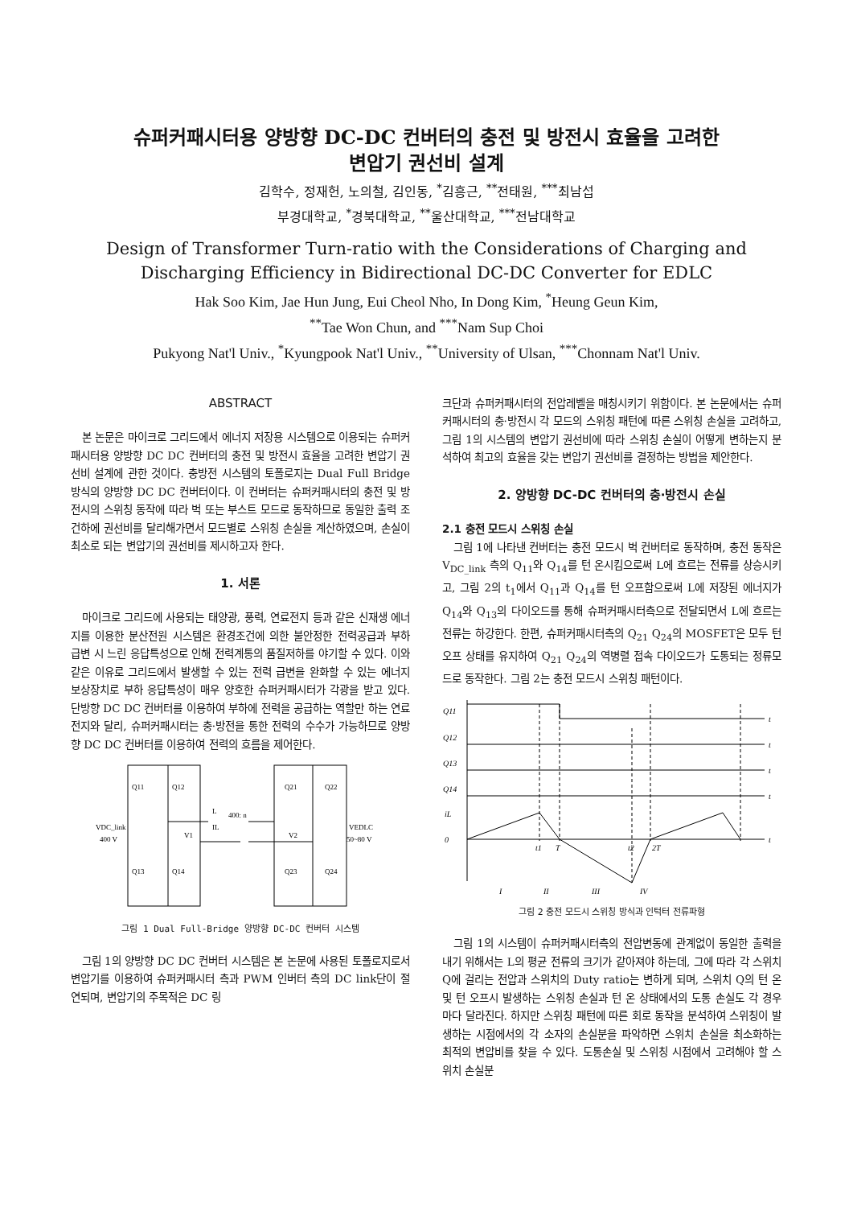슈퍼커패시터용 양방향 DC-DC 컨버터의 충전 및 방전시 효율을 고려한
변압기 권선비 설계
김학수, 정재헌, 노의철, 김인동, <sup>*</sup>김흥근, <sup>**</sup>전태원, <sup>***</sup>최남섭
부경대학교, <sup>*</sup>경북대학교, <sup>**</sup>울산대학교, <sup>***</sup>전남대학교
Design of Transformer Turn-ratio with the Considerations of Charging and Discharging Efficiency in Bidirectional DC-DC Converter for EDLC
Hak Soo Kim, Jae Hun Jung, Eui Cheol Nho, In Dong Kim, <sup>*</sup>Heung Geun Kim,
<sup>**</sup> Tae Won Chun, and <sup>***</sup>Nam Sup Choi
Pukyong Nat'l Univ., <sup>*</sup>Kyungpook Nat'l Univ., <sup>**</sup>University of Ulsan, <sup>***</sup>Chonnam Nat'l Univ.
ABSTRACT
본 논문은 마이크로 그리드에서 에너지 저장용 시스템으로 이용되는 슈퍼커패시터용 양방향 DC DC 컨버터의 충전 및 방전시 효율을 고려한 변압기 권선비 설계에 관한 것이다. 충방전 시스템의 토폴로지는 Dual Full Bridge 방식의 양방향 DC DC 컨버터이다. 이 컨버터는 슈퍼커패시터의 충전 및 방전시의 스위칭 동작에 따라 벅 또는 부스트 모드로 동작하므로 동일한 출력 조건하에 권선비를 달리해가면서 모드별로 스위칭 손실을 계산하였으며, 손실이 최소로 되는 변압기의 권선비를 제시하고자 한다.
1. 서론
마이크로 그리드에 사용되는 태양광, 풍력, 연료전지 등과 같은 신재생 에너지를 이용한 분산전원 시스템은 환경조건에 의한 불안정한 전력공급과 부하 급변 시 느린 응답특성으로 인해 전력계통의 품질저하를 야기할 수 있다. 이와 같은 이유로 그리드에서 발생할 수 있는 전력 급변을 완화할 수 있는 에너지 보상장치로 부하 응답특성이 매우 양호한 슈퍼커패시터가 각광을 받고 있다. 단방향 DC DC 컨버터를 이용하여 부하에 전력을 공급하는 역할만 하는 연료전지와 달리, 슈퍼커패시터는 충·방전을 통한 전력의 수수가 가능하므로 양방향 DC DC 컨버터를 이용하여 전력의 흐름을 제어한다.
Q11
Q12
Q13
Q14
Q21
Q22
Q23
Q24
L
400: n
VDC_link
400 V
VEDLC
50~80 V
V1
IL
V2
그림 1 Dual Full-Bridge 양방향 DC-DC 컨버터 시스템
그림 1의 양방향 DC DC 컨버터 시스템은 본 논문에 사용된 토폴로지로서 변압기를 이용하여 슈퍼커패시터 측과 PWM 인버터 측의 DC link단이 절연되며, 변압기의 주목적은 DC 링
크단과 슈퍼커패시터의 전압레벨을 매칭시키기 위함이다. 본 논문에서는 슈퍼커패시터의 충·방전시 각 모드의 스위칭 패턴에 따른 스위칭 손실을 고려하고, 그림 1의 시스템의 변압기 권선비에 따라 스위칭 손실이 어떻게 변하는지 분석하여 최고의 효율을 갖는 변압기 권선비를 결정하는 방법을 제안한다.
2. 양방향 DC-DC 컨버터의 충·방전시 손실
2.1 충전 모드시 스위칭 손실
그림 1에 나타낸 컨버터는 충전 모드시 벅 컨버터로 동작하며, 충전 동작은 V<sub>DC_link</sub> 측의 Q<sub>11</sub>와 Q<sub>14</sub>를 턴 온시킴으로써 L에 흐르는 전류를 상승시키고, 그림 2의 t<sub>1</sub>에서 Q<sub>11</sub>과 Q<sub>14</sub>를 턴 오프함으로써 L에 저장된 에너지가 Q<sub>14</sub>와 Q<sub>13</sub>의 다이오드를 통해 슈퍼커패시터측으로 전달되면서 L에 흐르는 전류는 하강한다. 한편, 슈퍼커패시터측의 Q<sub>21</sub> Q<sub>24</sub>의 MOSFET은 모두 턴 오프 상태를 유지하여 Q<sub>21</sub> Q<sub>24</sub>의 역병렬 접속 다이오드가 도통되는 정류모드로 동작한다. 그림 2는 충전 모드시 스위칭 패턴이다.
Q11
Q12
Q13
Q14
iL
0
t
t
t
t
t
t1
T
t2
2T
I
II
III
IV
그림 2 충전 모드시 스위칭 방식과 인턱터 전류파형
그림 1의 시스템이 슈퍼커패시터측의 전압변동에 관계없이 동일한 출력을 내기 위해서는 L의 평균 전류의 크기가 같아져야 하는데, 그에 따라 각 스위치 Q에 걸리는 전압과 스위치의 Duty ratio는 변하게 되며, 스위치 Q의 턴 온 및 턴 오프시 발생하는 스위칭 손실과 턴 온 상태에서의 도통 손실도 각 경우마다 달라진다. 하지만 스위칭 패턴에 따른 회로 동작을 분석하여 스위칭이 발생하는 시점에서의 각 소자의 손실분을 파악하면 스위치 손실을 최소화하는 최적의 변압비를 찾을 수 있다. 도통손실 및 스위칭 시점에서 고려해야 할 스위치 손실분